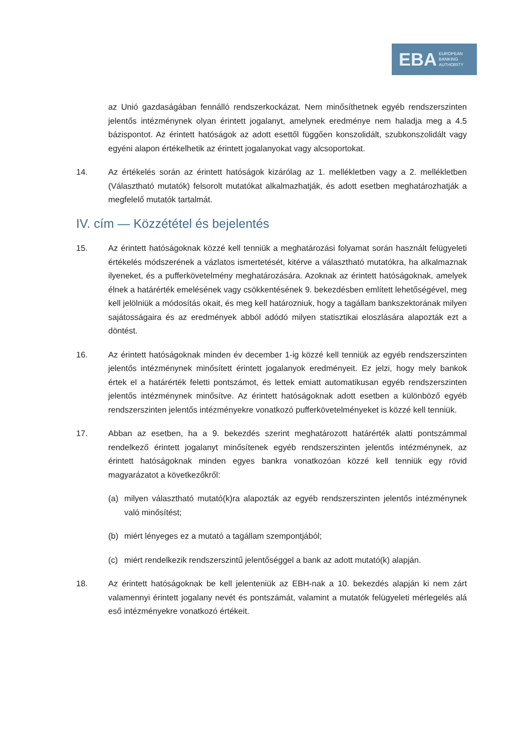EBA
EUROPEAN
BANKING
AUTHORITY
az Unió gazdaságában fennálló rendszerkockázat. Nem minősíthetnek egyéb rendszerszinten jelentős intézménynek olyan érintett jogalanyt, amelynek eredménye nem haladja meg a 4.5 bázispontot. Az érintett hatóságok az adott esettől függően konszolidált, szubkonszolidált vagy egyéni alapon értékelhetik az érintett jogalanyokat vagy alcsoportokat.
14. Az értékelés során az érintett hatóságok kizárólag az 1. mellékletben vagy a 2. mellékletben (Választható mutatók) felsorolt mutatókat alkalmazhatják, és adott esetben meghatározhatják a megfelelő mutatók tartalmát.
IV. cím — Közzététel és bejelentés
15. Az érintett hatóságoknak közzé kell tenniük a meghatározási folyamat során használt felügyeleti értékelés módszerének a vázlatos ismertetését, kitérve a választható mutatókra, ha alkalmaznak ilyeneket, és a pufferkövetelmény meghatározására. Azoknak az érintett hatóságoknak, amelyek élnek a határérték emelésének vagy csökkentésének 9. bekezdésben említett lehetőségével, meg kell jelölniük a módosítás okait, és meg kell határozniuk, hogy a tagállam bankszektorának milyen sajátosságaira és az eredmények abból adódó milyen statisztikai eloszlására alapozták ezt a döntést.
16. Az érintett hatóságoknak minden év december 1-ig közzé kell tenniük az egyéb rendszerszinten jelentős intézménynek minősített érintett jogalanyok eredményeit. Ez jelzi, hogy mely bankok értek el a határérték feletti pontszámot, és lettek emiatt automatikusan egyéb rendszerszinten jelentős intézménynek minősítve. Az érintett hatóságoknak adott esetben a különböző egyéb rendszerszinten jelentős intézményekre vonatkozó pufferkövetelményeket is közzé kell tenniük.
17. Abban az esetben, ha a 9. bekezdés szerint meghatározott határérték alatti pontszámmal rendelkező érintett jogalanyt minősítenek egyéb rendszerszinten jelentős intézménynek, az érintett hatóságoknak minden egyes bankra vonatkozóan közzé kell tenniük egy rövid magyarázatot a következőkről:
(a) milyen választható mutató(k)ra alapozták az egyéb rendszerszinten jelentős intézménynek való minősítést;
(b) miért lényeges ez a mutató a tagállam szempontjából;
(c) miért rendelkezik rendszerszintű jelentőséggel a bank az adott mutató(k) alapján.
18. Az érintett hatóságoknak be kell jelenteniük az EBH-nak a 10. bekezdés alapján ki nem zárt valamennyi érintett jogalany nevét és pontszámát, valamint a mutatók felügyeleti mérlegelés alá eső intézményekre vonatkozó értékeit.